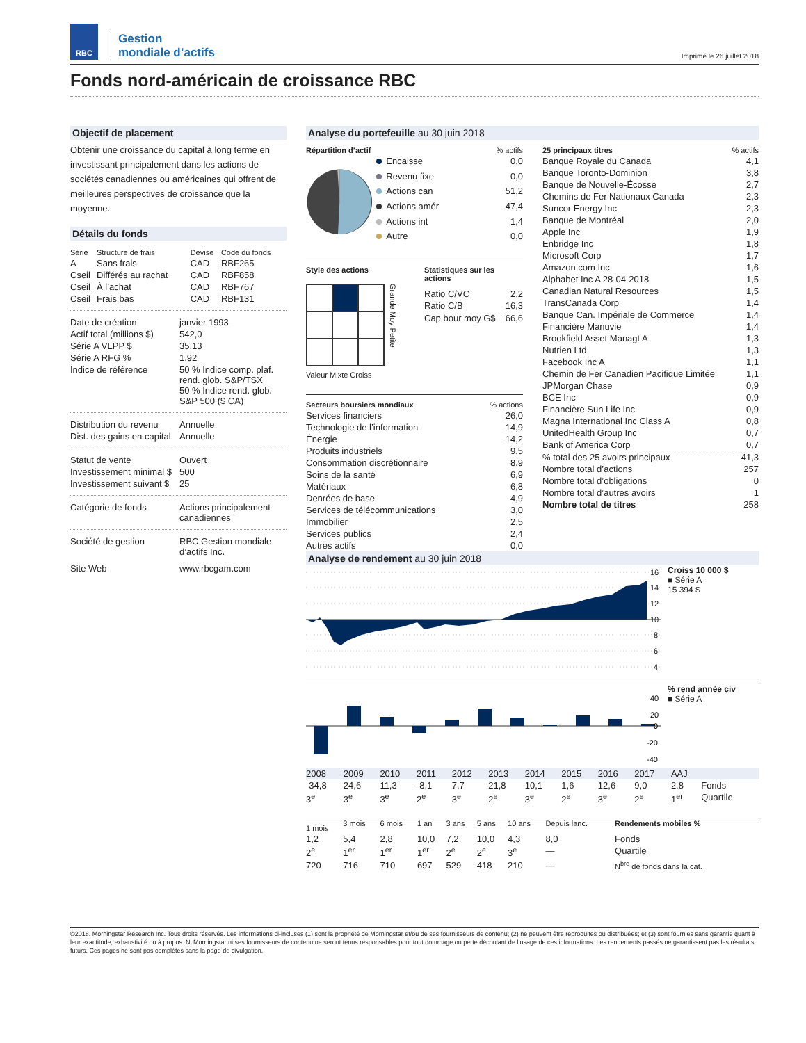RBC
Gestion
mondiale d’actifs
Imprimé le 26 juillet 2018
Fonds nord-américain de croissance RBC
Objectif de placement
Obtenir une croissance du capital à long terme en investissant principalement dans les actions de sociétés canadiennes ou américaines qui offrent de meilleures perspectives de croissance que la moyenne.
Détails du fonds
| Série | Structure de frais | Devise | Code du fonds |
| A | Sans frais | CAD | RBF265 |
| Cseil | Différés au rachat | CAD | RBF858 |
| Cseil | À l’achat | CAD | RBF767 |
| Cseil | Frais bas | CAD | RBF131 |
| Date de création | janvier 1993 |
| Actif total (millions $) | 542,0 |
| Série A VLPP $ | 35,13 |
| Série A RFG % | 1,92 |
| Indice de référence | 50 % Indice comp. plaf. rend. glob. S&P/TSX 50 % Indice rend. glob. S&P 500 ($ CA) |
| Distribution du revenu | Annuelle |
| Dist. des gains en capital | Annuelle |
| Statut de vente | Ouvert |
| Investissement minimal $ | 500 |
| Investissement suivant $ | 25 |
| Catégorie de fonds | Actions principalement canadiennes |
| Société de gestion | RBC Gestion mondiale d’actifs Inc. |
| Site Web | www.rbcgam.com |
Analyse du portefeuille au 30 juin 2018
| Répartition d’actif | % actifs |
| --- | --- |
| Encaisse | 0,0 |
| Revenu fixe | 0,0 |
| Actions can | 51,2 |
| Actions amér | 47,4 |
| Actions int | 1,4 |
| Autre | 0,0 |
Style des actions
Grande Moy Petite
Valeur Mixte Croiss
Statistiques sur les actions
| Ratio C/VC | 2,2 |
| Ratio C/B | 16,3 |
| Cap bour moy G$ | 66,6 |
| Secteurs boursiers mondiaux | % actions |
| --- | --- |
| Services financiers | 26,0 |
| Technologie de l’information | 14,9 |
| Énergie | 14,2 |
| Produits industriels | 9,5 |
| Consommation discrétionnaire | 8,9 |
| Soins de la santé | 6,9 |
| Matériaux | 6,8 |
| Denrées de base | 4,9 |
| Services de télécommunications | 3,0 |
| Immobilier | 2,5 |
| Services publics | 2,4 |
| Autres actifs | 0,0 |
| 25 principaux titres | % actifs |
| --- | --- |
| Banque Royale du Canada | 4,1 |
| Banque Toronto-Dominion | 3,8 |
| Banque de Nouvelle-Écosse | 2,7 |
| Chemins de Fer Nationaux Canada | 2,3 |
| Suncor Energy Inc | 2,3 |
| Banque de Montréal | 2,0 |
| Apple Inc | 1,9 |
| Enbridge Inc | 1,8 |
| Microsoft Corp | 1,7 |
| Amazon.com Inc | 1,6 |
| Alphabet Inc A 28-04-2018 | 1,5 |
| Canadian Natural Resources | 1,5 |
| TransCanada Corp | 1,4 |
| Banque Can. Impériale de Commerce | 1,4 |
| Financière Manuvie | 1,4 |
| Brookfield Asset Managt A | 1,3 |
| Nutrien Ltd | 1,3 |
| Facebook Inc A | 1,1 |
| Chemin de Fer Canadien Pacifique Limitée | 1,1 |
| JPMorgan Chase | 0,9 |
| BCE Inc | 0,9 |
| Financière Sun Life Inc | 0,9 |
| Magna International Inc Class A | 0,8 |
| UnitedHealth Group Inc | 0,7 |
| Bank of America Corp | 0,7 |
| % total des 25 avoirs principaux | 41,3 |
| Nombre total d’actions | 257 |
| Nombre total d’obligations | 0 |
| Nombre total d’autres avoirs | 1 |
| Nombre total de titres | 258 |
Analyse de rendement au 30 juin 2018
16
14
12
10
8
6
4
Croiss 10 000 $
■ Série A
15 394 $
40
20
0
-20
-40
% rend année civ
■ Série A
| 2008 | 2009 | 2010 | 2011 | 2012 | 2013 | 2014 | 2015 | 2016 | 2017 | AAJ | |
| -34,8 | 24,6 | 11,3 | -8,1 | 7,7 | 21,8 | 10,1 | 1,6 | 12,6 | 9,0 | 2,8 | Fonds |
| 3<sup>e</sup> | 3<sup>e</sup> | 3<sup>e</sup> | 2<sup>e</sup> | 3<sup>e</sup> | 2<sup>e</sup> | 3<sup>e</sup> | 2<sup>e</sup> | 3<sup>e</sup> | 2<sup>e</sup> | 1<sup>er</sup> | Quartile |
| 1 mois | 3 mois | 6 mois | 1 an | 3 ans | 5 ans | 10 ans | Depuis lanc. | Rendements mobiles % |
| 1,2 | 5,4 | 2,8 | 10,0 | 7,2 | 10,0 | 4,3 | 8,0 | Fonds |
| 2<sup>e</sup> | 1<sup>er</sup> | 1<sup>er</sup> | 1<sup>er</sup> | 2<sup>e</sup> | 2<sup>e</sup> | 3<sup>e</sup> | — | Quartile |
| 720 | 716 | 710 | 697 | 529 | 418 | 210 | — | N<sup>bre</sup> de fonds dans la cat. |
©2018. Morningstar Research Inc. Tous droits réservés. Les informations ci-incluses (1) sont la propriété de Morningstar et/ou de ses fournisseurs de contenu; (2) ne peuvent être reproduites ou distribuées; et (3) sont fournies sans garantie quant à leur exactitude, exhaustivité ou à propos. Ni Morningstar ni ses fournisseurs de contenu ne seront tenus responsables pour tout dommage ou perte découlant de l’usage de ces informations. Les rendements passés ne garantissent pas les résultats futurs. Ces pages ne sont pas complètes sans la page de divulgation.